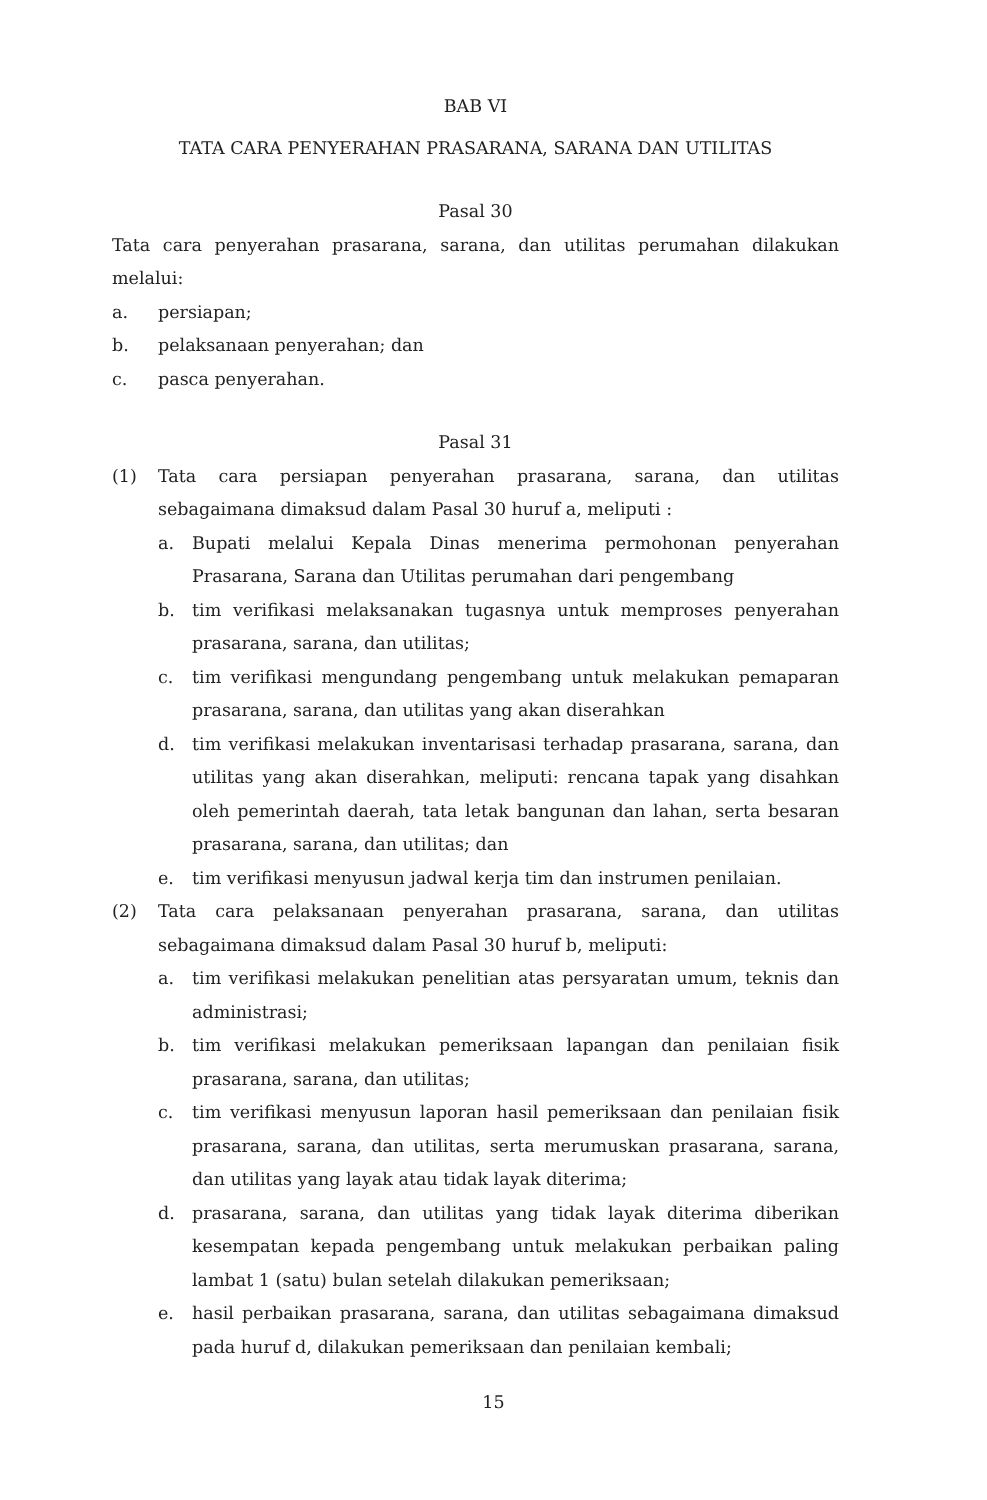BAB VI
TATA CARA PENYERAHAN PRASARANA, SARANA DAN UTILITAS
Pasal 30
Tata cara penyerahan prasarana, sarana, dan utilitas perumahan dilakukan melalui:
a. persiapan;
b. pelaksanaan penyerahan; dan
c. pasca penyerahan.
Pasal 31
(1) Tata cara persiapan penyerahan prasarana, sarana, dan utilitas sebagaimana dimaksud dalam Pasal 30 huruf a, meliputi :
a. Bupati melalui Kepala Dinas menerima permohonan penyerahan Prasarana, Sarana dan Utilitas perumahan dari pengembang
b. tim verifikasi melaksanakan tugasnya untuk memproses penyerahan prasarana, sarana, dan utilitas;
c. tim verifikasi mengundang pengembang untuk melakukan pemaparan prasarana, sarana, dan utilitas yang akan diserahkan
d. tim verifikasi melakukan inventarisasi terhadap prasarana, sarana, dan utilitas yang akan diserahkan, meliputi: rencana tapak yang disahkan oleh pemerintah daerah, tata letak bangunan dan lahan, serta besaran prasarana, sarana, dan utilitas; dan
e. tim verifikasi menyusun jadwal kerja tim dan instrumen penilaian.
(2) Tata cara pelaksanaan penyerahan prasarana, sarana, dan utilitas sebagaimana dimaksud dalam Pasal 30 huruf b, meliputi:
a. tim verifikasi melakukan penelitian atas persyaratan umum, teknis dan administrasi;
b. tim verifikasi melakukan pemeriksaan lapangan dan penilaian fisik prasarana, sarana, dan utilitas;
c. tim verifikasi menyusun laporan hasil pemeriksaan dan penilaian fisik prasarana, sarana, dan utilitas, serta merumuskan prasarana, sarana, dan utilitas yang layak atau tidak layak diterima;
d. prasarana, sarana, dan utilitas yang tidak layak diterima diberikan kesempatan kepada pengembang untuk melakukan perbaikan paling lambat 1 (satu) bulan setelah dilakukan pemeriksaan;
e. hasil perbaikan prasarana, sarana, dan utilitas sebagaimana dimaksud pada huruf d, dilakukan pemeriksaan dan penilaian kembali;
15